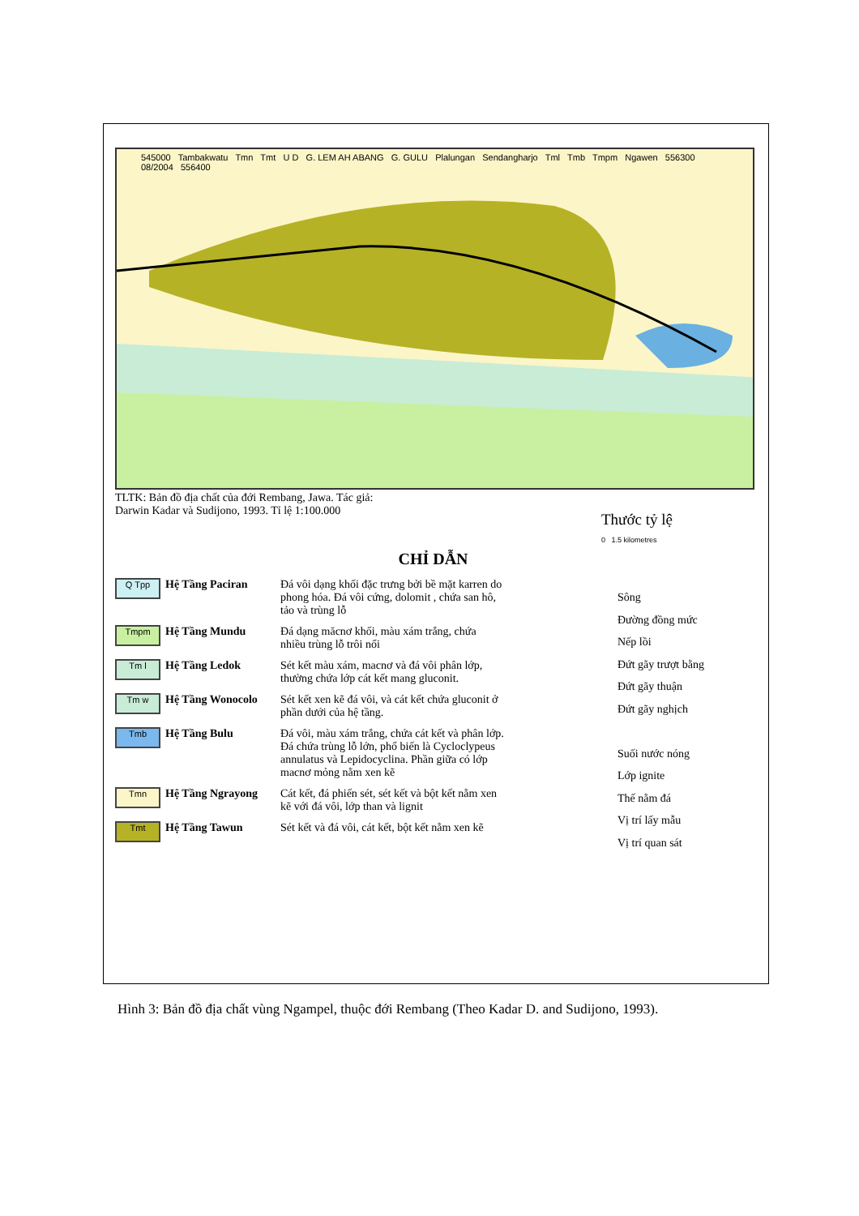545000 Tambakwatu Tmn Tmt U D G. LEM AH ABANG G. GULU Plalungan Sendangharjo Tml Tmb Tmpm Ngawen 556300 08/2004 556400
TLTK: Bản đồ địa chất của đới Rembang, Jawa. Tác giả: Darwin Kadar và Sudijono, 1993. Tỉ lệ 1:100.000
Thước tỷ lệ
0 1.5 kilometres
CHỈ DẪN
Q Tpp
Hệ Tầng Paciran Đá vôi dạng khối đặc trưng bởi bề mặt karren do phong hóa. Đá vôi cứng, dolomit , chứa san hô, tảo và trùng lỗ
Tmpm
Hệ Tầng Mundu Đá dạng măcnơ khối, màu xám trắng, chứa nhiều trùng lỗ trôi nổi
Tm l
Hệ Tầng Ledok Sét kết màu xám, macnơ và đá vôi phân lớp, thường chứa lớp cát kết mang gluconit.
Tm w
Hệ Tầng Wonocolo Sét kết xen kẽ đá vôi, và cát kết chứa gluconit ở phần dưới của hệ tầng.
Tmb
Hệ Tầng Bulu Đá vôi, màu xám trắng, chứa cát kết và phân lớp. Đá chứa trùng lỗ lớn, phổ biến là Cycloclypeus annulatus và Lepidocyclina. Phần giữa có lớp macnơ mỏng nằm xen kẽ
Tmn
Hệ Tầng Ngrayong Cát kết, đá phiến sét, sét kết và bột kết nằm xen kẽ với đá vôi, lớp than và lignit
Tmt
Hệ Tầng Tawun Sét kết và đá vôi, cát kết, bột kết nằm xen kẽ
Sông
Đường đồng mức
Nếp lồi
Đứt gãy trượt bằng
Đứt gãy thuận
Đứt gãy nghịch
Suối nước nóng
Lớp ignite
Thế nằm đá
Vị trí lấy mẫu
Vị trí quan sát
Hình 3: Bản đồ địa chất vùng Ngampel, thuộc đới Rembang (Theo Kadar D. and Sudijono, 1993).